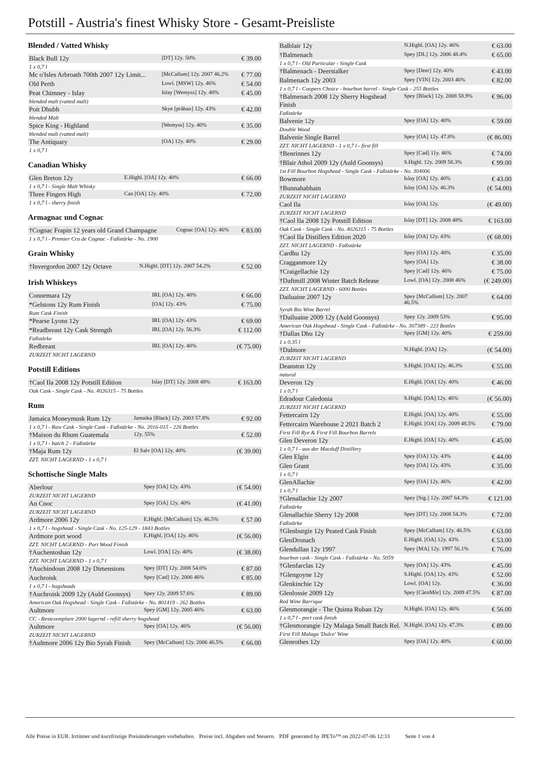Potstill - Austria's finest Whisky Store - Gesamt-Preisliste
Blended / Vatted Whisky
| Black Bull 12y | [DT] 12y. 50% | € 39.00 |
| 1 x 0,7 l | | |
| Mc o'Isles Arbroath 700th 2007 12y Limit... | [McCallum] 12y. 2007 46.2% | € 77.00 |
| Old Perth | Lowl. [MSW] 12y. 46% | € 54.00 |
| Peat Chimney - Islay | Islay [Wemyss] 12y. 40% | € 45.00 |
| blended malt (vatted malt) | | |
| Poit Dhubh | Skye [pràban] 12y. 43% | € 42.00 |
| blended Malt | | |
| Spice King - Highland | [Wemyss] 12y. 40% | € 35.00 |
| blended malt (vatted malt) | | |
| The Antiquary | [OA] 12y. 40% | € 29.00 |
| 1 x 0,7 l | | |
Canadian Whisky
| Glen Breton 12y | E.Highl. [OA] 12y. 40% | € 66.00 |
| 1 x 0,7 l - Single Malt Whisky | | |
| Three Fingers High | Can [OA] 12y. 40% | € 72.00 |
| 1 x 0,7 l - sherry finish | | |
Armagnac und Cognac
| †Cognac Frapin 12 years old Grand Champagne | Cognac [OA] 12y. 46% | € 83.00 |
| 1 x 0,7 l - Premier Cru de Cognac - Faßstärke - No. 1900 | | |
Grain Whisky
| †Invergordon 2007 12y Octave | N.Highl. [DT] 12y. 2007 54.2% | € 52.00 |
Irish Whiskeys
| Connemara 12y | IRL [OA] 12y. 40% | € 66.00 |
| *Gelstons 12y Rum Finish | [OA] 12y. 43% | € 75.00 |
| Rum Cask Finish | | |
| *Pearse Lyons 12y | IRL [OA] 12y. 43% | € 69.00 |
| *Readbreast 12y Cask Strength | IRL [OA] 12y. 56.3% | € 112.00 |
| Faßstärke | | |
| Redbreast | IRL [OA] 12y. 40% | (€ 75.00) |
| ZURZEIT NICHT LAGERND | | |
Potstill Editions
| †Caol Ila 2008 12y Potstill Edition | Islay [DT] 12y. 2008 48% | € 163.00 |
| Oak Cask - Single Cask - No. 4026315 - 75 Bottles | | |
Rum
| Jamaica Moneymusk Rum 12y | Jamaika [Black] 12y. 2003 57.8% | € 92.00 |
| 1 x 0,7 l - Raw Cask - Single Cask - Faßstärke - No. 2016-015 - 226 Bottles | | |
| †Maison du Rhum Guatemala | 12y. 55% | € 52.00 |
| 1 x 0,7 l - batch 2 - Faßstärke | | |
| †Maja Rum 12y | El Salv [OA] 12y. 40% | (€ 39.00) |
| ZZT. NICHT LAGERND - 1 x 0,7 l | | |
Schottische Single Malts
| Aberlour | Spey [OA] 12y. 43% | (€ 54.00) |
| ZURZEIT NICHT LAGERND | | |
| An Cnoc | Spey [OA] 12y. 40% | (€ 41.00) |
| ZURZEIT NICHT LAGERND | | |
| Ardmore 2006 12y | E.Highl. [McCallum] 12y. 46.5% | € 57.00 |
| 1 x 0,7 l - hogshead - Single Cask - No. 125-129 - 1843 Bottles | | |
| Ardmore port wood | E.Highl. [OA] 12y. 46% | (€ 56.00) |
| ZZT. NICHT LAGERND - Port Wood Finish | | |
| †Auchentoshan 12y | Lowl. [OA] 12y. 40% | (€ 38.00) |
| ZZT. NICHT LAGERND - 1 x 0,7 l | | |
| †Auchindoun 2008 12y Dimensions | Spey [DT] 12y. 2008 54.0% | € 87.00 |
| Auchroisk | Spey [Cad] 12y. 2006 46% | € 85.00 |
| 1 x 0,7 l - hogsheads | | |
| †Auchroisk 2009 12y (Auld Goonsys) | Spey 12y. 2009 57.6% | € 89.00 |
| American Oak Hogshead - Single Cask - Faßstärke - No. 801419 - 262 Bottles | | |
| Aultmore | Spey [GM] 12y. 2005 46% | € 63.00 |
| CC - Restexemplare 2000 lagernd - refill sherry hogshead | | |
| Aultmore | Spey [OA] 12y. 46% | (€ 56.00) |
| ZURZEIT NICHT LAGERND | | |
| †Aultmore 2006 12y Bio Syrah Finish | Spey [McCallum] 12y. 2006 46.5% | € 66.00 |
| Balblair 12y | N.Highl. [OA] 12y. 46% | € 63.00 |
| †Balmenach | Spey [DL] 12y. 2006 48.4% | € 65.00 |
| 1 x 0,7 l - Old Particular - Single Cask | | |
| †Balmenach - Deerstalker | Spey [Deer] 12y. 40% | € 43.00 |
| Balmenach 12y 2003 | Spey [VIN] 12y. 2003 46% | € 82.00 |
| 1 x 0,7 l - Coopers Choice - bourbon barrel - Single Cask - 255 Bottles | | |
| †Balmenach 2008 12y Sherry Hogshead Finish | Spey [Black] 12y. 2008 58.9% | € 96.00 |
| Faßstärke | | |
| Balvenie 12y | Spey [OA] 12y. 40% | € 59.00 |
| Double Wood | | |
| Balvenie Single Barrel | Spey [OA] 12y. 47.8% | (€ 86.00) |
| ZZT. NICHT LAGERND - 1 x 0,7 l - first fill | | |
| †Benrinnes 12y | Spey [Cad] 11y. 46% | € 74.00 |
| †Blair Athol 2009 12y (Auld Goonsys) | S.Highl. 12y. 2009 58.3% | € 99.00 |
| 1st Fill Bourbon Hogshead - Single Cask - Faßstärke - No. 304006 | | |
| Bowmore | Islay [OA] 12y. 40% | € 43.00 |
| †Bunnahabhain | Islay [OA] 12y. 46.3% | (€ 54.00) |
| ZURZEIT NICHT LAGERND | | |
| Caol Ila | Islay [OA] 12y. | (€ 49.00) |
| ZURZEIT NICHT LAGERND | | |
| †Caol Ila 2008 12y Potstill Edition | Islay [DT] 12y. 2008 48% | € 163.00 |
| Oak Cask - Single Cask - No. 4026315 - 75 Bottles | | |
| †Caol Ila Distillers Edition 2020 | Islay [OA] 12y. 43% | (€ 68.00) |
| ZZT. NICHT LAGERND - Faßstärke | | |
| Cardhu 12y | Spey [OA] 12y. 40% | € 35.00 |
| Cragganmore 12y | Spey [OA] 12y. | € 38.00 |
| †Craigellachie 12y | Spey [Cad] 12y. 46% | € 75.00 |
| †Daftmill 2008 Winter Batch Release | Lowl. [OA] 12y. 2008 46% | (€ 249.00) |
| ZZT. NICHT LAGERND - 6000 Bottles | | |
| Dailuaine 2007 12y | Spey [McCallum] 12y. 2007 46.5% | € 64.00 |
| Syrah Bio Wine Barrel | | |
| †Dailuaine 2009 12y (Auld Goonsys) | Spey 12y. 2009 53% | € 95.00 |
| American Oak Hogshead - Single Cask - Faßstärke - No. 307389 - 223 Bottles | | |
| †Dallas Dhu 12y | Spey [GM] 12y. 40% | € 259.00 |
| 1 x 0.35 l | | |
| †Dalmore | N.Highl. [OA] 12y. | (€ 54.00) |
| ZURZEIT NICHT LAGERND | | |
| Deanston 12y | S.Highl. [OA] 12y. 46.3% | € 55.00 |
| natural | | |
| Deveron 12y | E.Highl. [OA] 12y. 40% | € 46.00 |
| 1 x 0,7 l | | |
| Edradour Caledonia | S.Highl. [OA] 12y. 46% | (€ 56.00) |
| ZURZEIT NICHT LAGERND | | |
| Fettercairn 12y | E.Highl. [OA] 12y. 40% | € 55.00 |
| Fettercairn Warehouse 2 2021 Batch 2 | E.Highl. [OA] 12y. 2009 48.5% | € 79.00 |
| First Fill Rye & First Fill Bourbon Barrels | | |
| Glen Deveron 12y | E.Highl. [OA] 12y. 40% | € 45.00 |
| 1 x 0,7 l - aus der Macduff Distillery | | |
| Glen Elgin | Spey [OA] 12y. 43% | € 44.00 |
| Glen Grant | Spey [OA] 12y. 43% | € 35.00 |
| 1 x 0,7 l | | |
| GlenAllachie | Spey [OA] 12y. 46% | € 42.00 |
| 1 x 0,7 l | | |
| †Glenallachie 12y 2007 | Spey [Sig.] 12y. 2007 64.3% | € 121.00 |
| Faßstärke | | |
| Glenallachie Sherry 12y 2008 | Spey [DT] 12y. 2008 54.3% | € 72.00 |
| Faßstärke | | |
| †Glenburgie 12y Peated Cask Finish | Spey [McCallum] 12y. 46.5% | € 63.00 |
| GlenDronach | E.Highl. [OA] 12y. 43% | € 53.00 |
| Glendullan 12y 1997 | Spey [MA] 12y. 1997 56.1% | € 76.00 |
| bourbon cask - Single Cask - Faßstärke - No. 5059 | | |
| †Glenfarclas 12y | Spey [OA] 12y. 43% | € 45.00 |
| †Glengoyne 12y | S.Highl. [OA] 12y. 43% | € 52.00 |
| Glenkinchie 12y | Lowl. [OA] 12y. | € 36.00 |
| Glenlossie 2009 12y | Spey [CàrnMòr] 12y. 2009 47.5% | € 87.00 |
| Red Wine Barrique | | |
| Glenmorangie - The Quinta Ruban 12y | N.Highl. [OA] 12y. 46% | € 56.00 |
| 1 x 0,7 l - port cask finish | | |
| †Glenmorangie 12y Malaga Small Batch Rel. | N.Highl. [OA] 12y. 47.3% | € 89.00 |
| First Fill Malaga 'Dulce' Wine | | |
| Glenrothes 12y | Spey [OA] 12y. 40% | € 60.00 |
Alle Preise in EUR. Irrtümer und kurzfristige Preisänderungen vorbehalten. Preise incl. Abgaben und Steuern. PDF generated by JPETo™ on 2022-07-06 12:33 Seite 1 von 4